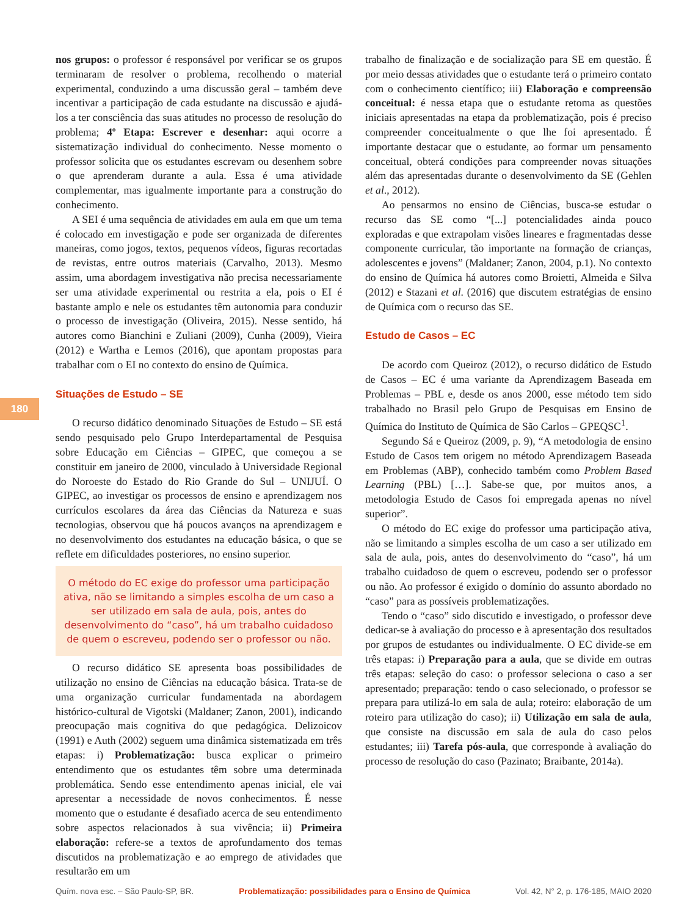180
nos grupos: o professor é responsável por verificar se os grupos terminaram de resolver o problema, recolhendo o material experimental, conduzindo a uma discussão geral – também deve incentivar a participação de cada estudante na discussão e ajudá-los a ter consciência das suas atitudes no processo de resolução do problema; 4º Etapa: Escrever e desenhar: aqui ocorre a sistematização individual do conhecimento. Nesse momento o professor solicita que os estudantes escrevam ou desenhem sobre o que aprenderam durante a aula. Essa é uma atividade complementar, mas igualmente importante para a construção do conhecimento.
A SEI é uma sequência de atividades em aula em que um tema é colocado em investigação e pode ser organizada de diferentes maneiras, como jogos, textos, pequenos vídeos, figuras recortadas de revistas, entre outros materiais (Carvalho, 2013). Mesmo assim, uma abordagem investigativa não precisa necessariamente ser uma atividade experimental ou restrita a ela, pois o EI é bastante amplo e nele os estudantes têm autonomia para conduzir o processo de investigação (Oliveira, 2015). Nesse sentido, há autores como Bianchini e Zuliani (2009), Cunha (2009), Vieira (2012) e Wartha e Lemos (2016), que apontam propostas para trabalhar com o EI no contexto do ensino de Química.
Situações de Estudo – SE
O recurso didático denominado Situações de Estudo – SE está sendo pesquisado pelo Grupo Interdepartamental de Pesquisa sobre Educação em Ciências – GIPEC, que começou a se constituir em janeiro de 2000, vinculado à Universidade Regional do Noroeste do Estado do Rio Grande do Sul – UNIJUÍ. O GIPEC, ao investigar os processos de ensino e aprendizagem nos currículos escolares da área das Ciências da Natureza e suas tecnologias, observou que há poucos avanços na aprendizagem e no desenvolvimento dos estudantes na educação básica, o que se reflete em dificuldades posteriores, no ensino superior.
O método do EC exige do professor uma participação ativa, não se limitando a simples escolha de um caso a ser utilizado em sala de aula, pois, antes do desenvolvimento do “caso”, há um trabalho cuidadoso de quem o escreveu, podendo ser o professor ou não.
O recurso didático SE apresenta boas possibilidades de utilização no ensino de Ciências na educação básica. Trata-se de uma organização curricular fundamentada na abordagem histórico-cultural de Vigotski (Maldaner; Zanon, 2001), indicando preocupação mais cognitiva do que pedagógica. Delizoicov (1991) e Auth (2002) seguem uma dinâmica sistematizada em três etapas: i) Problematização: busca explicar o primeiro entendimento que os estudantes têm sobre uma determinada problemática. Sendo esse entendimento apenas inicial, ele vai apresentar a necessidade de novos conhecimentos. É nesse momento que o estudante é desafiado acerca de seu entendimento sobre aspectos relacionados à sua vivência; ii) Primeira elaboração: refere-se a textos de aprofundamento dos temas discutidos na problematização e ao emprego de atividades que resultarão em um
trabalho de finalização e de socialização para SE em questão. É por meio dessas atividades que o estudante terá o primeiro contato com o conhecimento científico; iii) Elaboração e compreensão conceitual: é nessa etapa que o estudante retoma as questões iniciais apresentadas na etapa da problematização, pois é preciso compreender conceitualmente o que lhe foi apresentado. É importante destacar que o estudante, ao formar um pensamento conceitual, obterá condições para compreender novas situações além das apresentadas durante o desenvolvimento da SE (Gehlen et al., 2012).
Ao pensarmos no ensino de Ciências, busca-se estudar o recurso das SE como “[...] potencialidades ainda pouco exploradas e que extrapolam visões lineares e fragmentadas desse componente curricular, tão importante na formação de crianças, adolescentes e jovens” (Maldaner; Zanon, 2004, p.1). No contexto do ensino de Química há autores como Broietti, Almeida e Silva (2012) e Stazani et al. (2016) que discutem estratégias de ensino de Química com o recurso das SE.
Estudo de Casos – EC
De acordo com Queiroz (2012), o recurso didático de Estudo de Casos – EC é uma variante da Aprendizagem Baseada em Problemas – PBL e, desde os anos 2000, esse método tem sido trabalhado no Brasil pelo Grupo de Pesquisas em Ensino de Química do Instituto de Química de São Carlos – GPEQSC<sup>1</sup>.
Segundo Sá e Queiroz (2009, p. 9), “A metodologia de ensino Estudo de Casos tem origem no método Aprendizagem Baseada em Problemas (ABP), conhecido também como Problem Based Learning (PBL) […]. Sabe-se que, por muitos anos, a metodologia Estudo de Casos foi empregada apenas no nível superior”.
O método do EC exige do professor uma participação ativa, não se limitando a simples escolha de um caso a ser utilizado em sala de aula, pois, antes do desenvolvimento do “caso”, há um trabalho cuidadoso de quem o escreveu, podendo ser o professor ou não. Ao professor é exigido o domínio do assunto abordado no “caso” para as possíveis problematizações.
Tendo o “caso” sido discutido e investigado, o professor deve dedicar-se à avaliação do processo e à apresentação dos resultados por grupos de estudantes ou individualmente. O EC divide-se em três etapas: i) Preparação para a aula, que se divide em outras três etapas: seleção do caso: o professor seleciona o caso a ser apresentado; preparação: tendo o caso selecionado, o professor se prepara para utilizá-lo em sala de aula; roteiro: elaboração de um roteiro para utilização do caso); ii) Utilização em sala de aula, que consiste na discussão em sala de aula do caso pelos estudantes; iii) Tarefa pós-aula, que corresponde à avaliação do processo de resolução do caso (Pazinato; Braibante, 2014a).
Quím. nova esc. – São Paulo-SP, BR. Problematização: possibilidades para o Ensino de Química Vol. 42, N° 2, p. 176-185, MAIO 2020